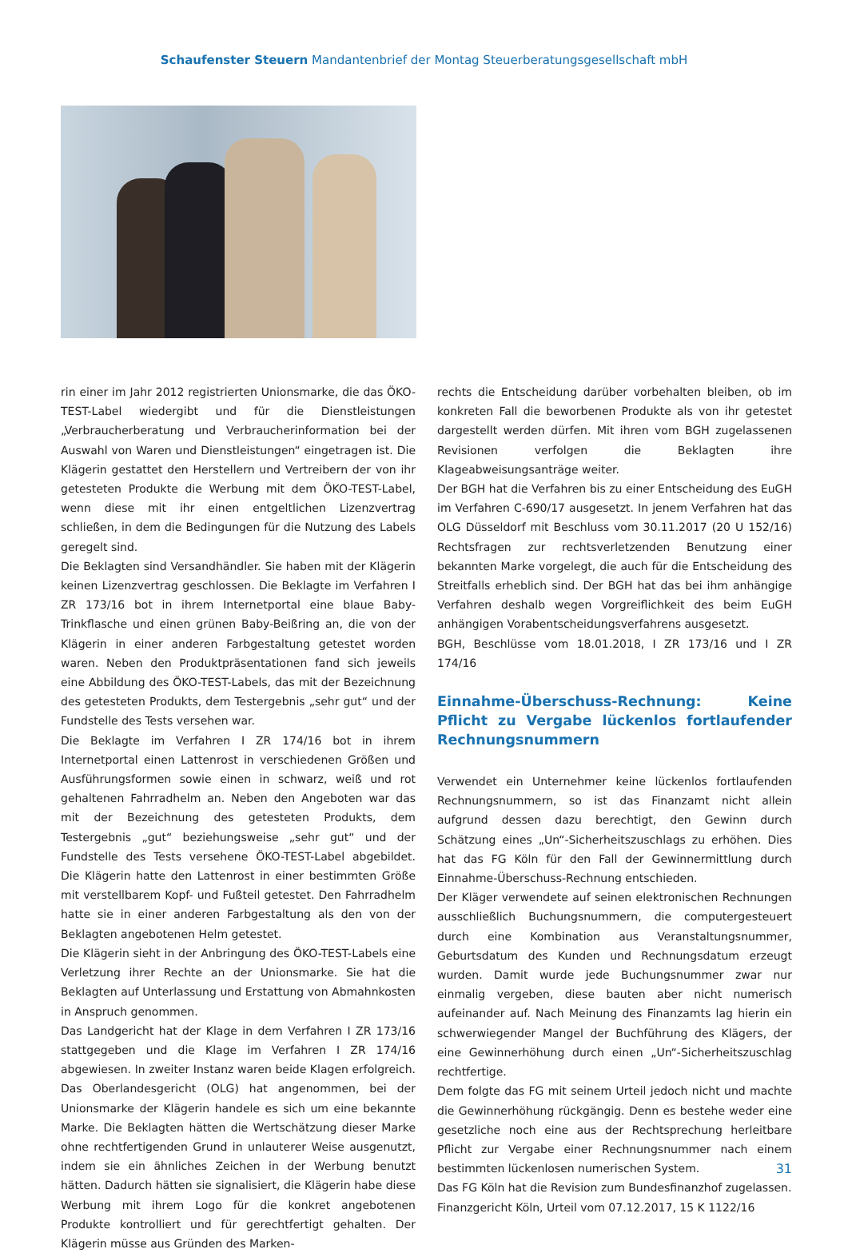Schaufenster Steuern Mandantenbrief der Montag Steuerberatungsgesellschaft mbH
rin einer im Jahr 2012 registrierten Unionsmarke, die das ÖKO-TEST-Label wiedergibt und für die Dienstleistungen „Verbraucherberatung und Verbraucherinformation bei der Auswahl von Waren und Dienstleistungen“ eingetragen ist. Die Klägerin gestattet den Herstellern und Vertreibern der von ihr getesteten Produkte die Werbung mit dem ÖKO-TEST-Label, wenn diese mit ihr einen entgeltlichen Lizenzvertrag schließen, in dem die Bedingungen für die Nutzung des Labels geregelt sind.
Die Beklagten sind Versandhändler. Sie haben mit der Klägerin keinen Lizenzvertrag geschlossen. Die Beklagte im Verfahren I ZR 173/16 bot in ihrem Internetportal eine blaue Baby-Trinkflasche und einen grünen Baby-Beißring an, die von der Klägerin in einer anderen Farbgestaltung getestet worden waren. Neben den Produktpräsentationen fand sich jeweils eine Abbildung des ÖKO-TEST-Labels, das mit der Bezeichnung des getesteten Produkts, dem Testergebnis „sehr gut“ und der Fundstelle des Tests versehen war.
Die Beklagte im Verfahren I ZR 174/16 bot in ihrem Internetportal einen Lattenrost in verschiedenen Größen und Ausführungsformen sowie einen in schwarz, weiß und rot gehaltenen Fahrradhelm an. Neben den Angeboten war das mit der Bezeichnung des getesteten Produkts, dem Testergebnis „gut“ beziehungsweise „sehr gut“ und der Fundstelle des Tests versehene ÖKO-TEST-Label abgebildet. Die Klägerin hatte den Lattenrost in einer bestimmten Größe mit verstellbarem Kopf- und Fußteil getestet. Den Fahrradhelm hatte sie in einer anderen Farbgestaltung als den von der Beklagten angebotenen Helm getestet.
Die Klägerin sieht in der Anbringung des ÖKO-TEST-Labels eine Verletzung ihrer Rechte an der Unionsmarke. Sie hat die Beklagten auf Unterlassung und Erstattung von Abmahnkosten in Anspruch genommen.
Das Landgericht hat der Klage in dem Verfahren I ZR 173/16 stattgegeben und die Klage im Verfahren I ZR 174/16 abgewiesen. In zweiter Instanz waren beide Klagen erfolgreich. Das Oberlandesgericht (OLG) hat angenommen, bei der Unionsmarke der Klägerin handele es sich um eine bekannte Marke. Die Beklagten hätten die Wertschätzung dieser Marke ohne rechtfertigenden Grund in unlauterer Weise ausgenutzt, indem sie ein ähnliches Zeichen in der Werbung benutzt hätten. Dadurch hätten sie signalisiert, die Klägerin habe diese Werbung mit ihrem Logo für die konkret angebotenen Produkte kontrolliert und für gerechtfertigt gehalten. Der Klägerin müsse aus Gründen des Marken-
rechts die Entscheidung darüber vorbehalten bleiben, ob im konkreten Fall die beworbenen Produkte als von ihr getestet dargestellt werden dürfen. Mit ihren vom BGH zugelassenen Revisionen verfolgen die Beklagten ihre Klageabweisungsanträge weiter.
Der BGH hat die Verfahren bis zu einer Entscheidung des EuGH im Verfahren C-690/17 ausgesetzt. In jenem Verfahren hat das OLG Düsseldorf mit Beschluss vom 30.11.2017 (20 U 152/16) Rechtsfragen zur rechtsverletzenden Benutzung einer bekannten Marke vorgelegt, die auch für die Entscheidung des Streitfalls erheblich sind. Der BGH hat das bei ihm anhängige Verfahren deshalb wegen Vorgreiflichkeit des beim EuGH anhängigen Vorabentscheidungsverfahrens ausgesetzt.
BGH, Beschlüsse vom 18.01.2018, I ZR 173/16 und I ZR 174/16
Einnahme-Überschuss-Rechnung: Keine Pflicht zu Vergabe lückenlos fortlaufender Rechnungsnummern
Verwendet ein Unternehmer keine lückenlos fortlaufenden Rechnungsnummern, so ist das Finanzamt nicht allein aufgrund dessen dazu berechtigt, den Gewinn durch Schätzung eines „Un“-Sicherheitszuschlags zu erhöhen. Dies hat das FG Köln für den Fall der Gewinnermittlung durch Einnahme-Überschuss-Rechnung entschieden.
Der Kläger verwendete auf seinen elektronischen Rechnungen ausschließlich Buchungsnummern, die computergesteuert durch eine Kombination aus Veranstaltungsnummer, Geburtsdatum des Kunden und Rechnungsdatum erzeugt wurden. Damit wurde jede Buchungsnummer zwar nur einmalig vergeben, diese bauten aber nicht numerisch aufeinander auf. Nach Meinung des Finanzamts lag hierin ein schwerwiegender Mangel der Buchführung des Klägers, der eine Gewinnerhöhung durch einen „Un“-Sicherheitszuschlag rechtfertige.
Dem folgte das FG mit seinem Urteil jedoch nicht und machte die Gewinnerhöhung rückgängig. Denn es bestehe weder eine gesetzliche noch eine aus der Rechtsprechung herleitbare Pflicht zur Vergabe einer Rechnungsnummer nach einem bestimmten lückenlosen numerischen System.
Das FG Köln hat die Revision zum Bundesfinanzhof zugelassen.
Finanzgericht Köln, Urteil vom 07.12.2017, 15 K 1122/16
31